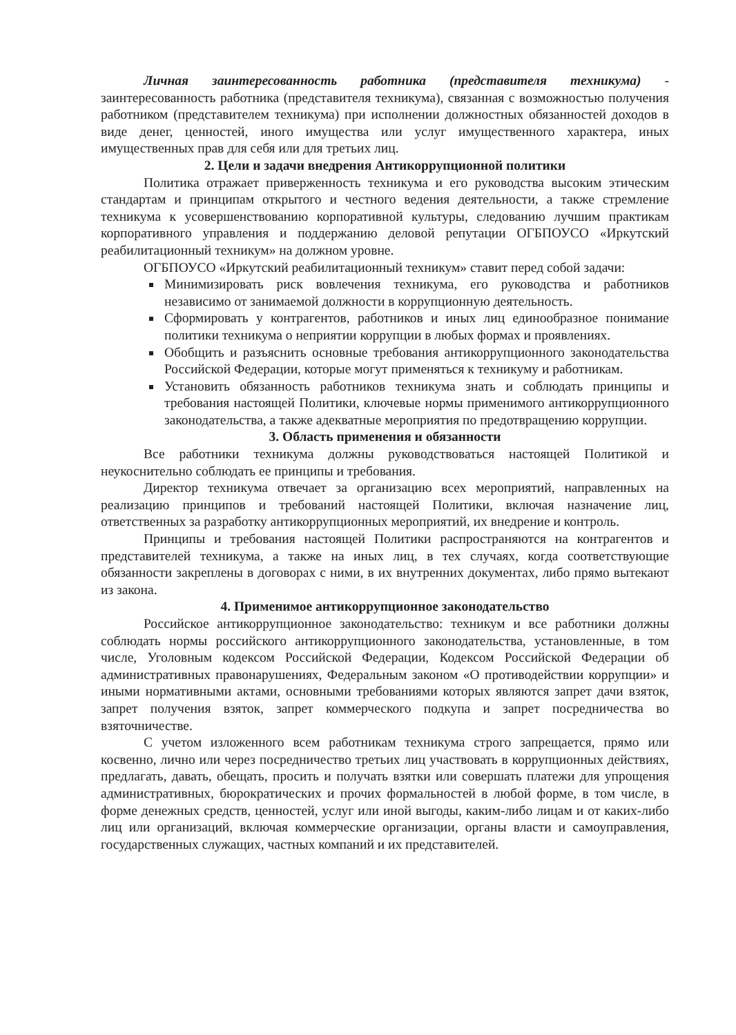Личная заинтересованность работника (представителя техникума) - заинтересованность работника (представителя техникума), связанная с возможностью получения работником (представителем техникума) при исполнении должностных обязанностей доходов в виде денег, ценностей, иного имущества или услуг имущественного характера, иных имущественных прав для себя или для третьих лиц.
2. Цели и задачи внедрения Антикоррупционной политики
Политика отражает приверженность техникума и его руководства высоким этическим стандартам и принципам открытого и честного ведения деятельности, а также стремление техникума к усовершенствованию корпоративной культуры, следованию лучшим практикам корпоративного управления и поддержанию деловой репутации ОГБПОУСО «Иркутский реабилитационный техникум» на должном уровне.
ОГБПОУСО «Иркутский реабилитационный техникум» ставит перед собой задачи:
Минимизировать риск вовлечения техникума, его руководства и работников независимо от занимаемой должности в коррупционную деятельность.
Сформировать у контрагентов, работников и иных лиц единообразное понимание политики техникума о неприятии коррупции в любых формах и проявлениях.
Обобщить и разъяснить основные требования антикоррупционного законодательства Российской Федерации, которые могут применяться к техникуму и работникам.
Установить обязанность работников техникума знать и соблюдать принципы и требования настоящей Политики, ключевые нормы применимого антикоррупционного законодательства, а также адекватные мероприятия по предотвращению коррупции.
3. Область применения и обязанности
Все работники техникума должны руководствоваться настоящей Политикой и неукоснительно соблюдать ее принципы и требования.
Директор техникума отвечает за организацию всех мероприятий, направленных на реализацию принципов и требований настоящей Политики, включая назначение лиц, ответственных за разработку антикоррупционных мероприятий, их внедрение и контроль.
Принципы и требования настоящей Политики распространяются на контрагентов и представителей техникума, а также на иных лиц, в тех случаях, когда соответствующие обязанности закреплены в договорах с ними, в их внутренних документах, либо прямо вытекают из закона.
4. Применимое антикоррупционное законодательство
Российское антикоррупционное законодательство: техникум и все работники должны соблюдать нормы российского антикоррупционного законодательства, установленные, в том числе, Уголовным кодексом Российской Федерации, Кодексом Российской Федерации об административных правонарушениях, Федеральным законом «О противодействии коррупции» и иными нормативными актами, основными требованиями которых являются запрет дачи взяток, запрет получения взяток, запрет коммерческого подкупа и запрет посредничества во взяточничестве.
С учетом изложенного всем работникам техникума строго запрещается, прямо или косвенно, лично или через посредничество третьих лиц участвовать в коррупционных действиях, предлагать, давать, обещать, просить и получать взятки или совершать платежи для упрощения административных, бюрократических и прочих формальностей в любой форме, в том числе, в форме денежных средств, ценностей, услуг или иной выгоды, каким-либо лицам и от каких-либо лиц или организаций, включая коммерческие организации, органы власти и самоуправления, государственных служащих, частных компаний и их представителей.